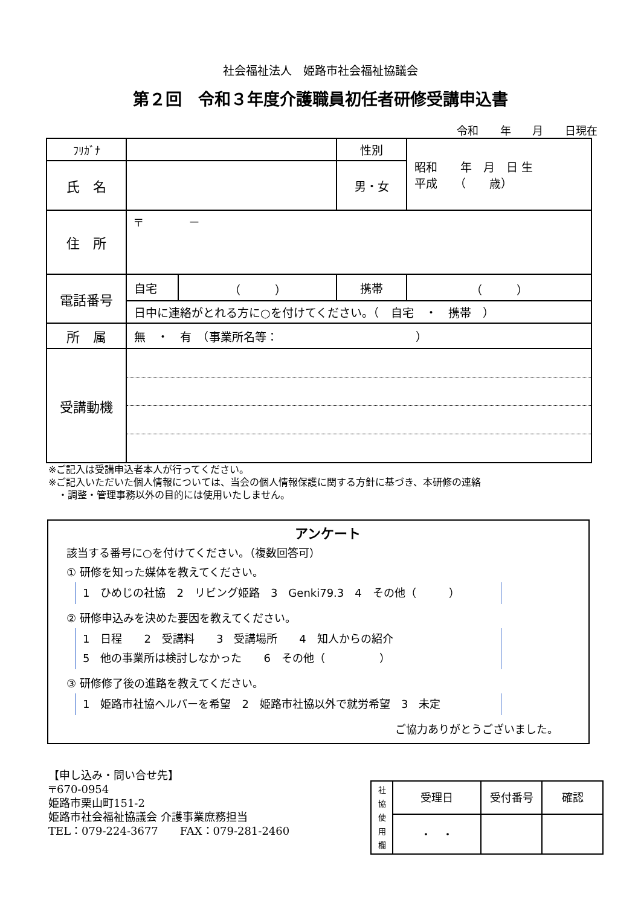社会福祉法人　姫路市社会福祉協議会
第２回　令和３年度介護職員初任者研修受講申込書
令和 年 月 日現在
| ﾌﾘｶﾞﾅ | | | 性別 | 昭和 年 月 日 生 平成 （ 歳） |
| 氏 名 | | | 男・女 | |
| 住 所 | 〒 － | | | |
| 電話番号 | 自宅 | （ ） | 携帯 | （ ） |
| | 日中に連絡がとれる方に○を付けてください。（ 自宅 ・ 携帯 ） | | | |
| 所 属 | 無 ・ 有 （事業所名等： ） | | | |
| 受講動機 | | | | |
※ご記入は受講申込者本人が行ってください。
※ご記入いただいた個人情報については、当会の個人情報保護に関する方針に基づき、本研修の連絡
　・調整・管理事務以外の目的には使用いたしません。
アンケート
該当する番号に○を付けてください。（複数回答可）
① 研修を知った媒体を教えてください。
1　ひめじの社協　2　リビング姫路　3　Genki79.3　4　その他（　　　）
② 研修申込みを決めた要因を教えてください。
1　日程　　2　受講料　　3　受講場所　　4　知人からの紹介
5　他の事業所は検討しなかった　　6　その他（　　　　　）
③ 研修修了後の進路を教えてください。
1　姫路市社協ヘルパーを希望　2　姫路市社協以外で就労希望　3　未定
ご協力ありがとうございました。
【申し込み・問い合せ先】
〒670-0954
姫路市栗山町151-2
姫路市社会福祉協議会 介護事業庶務担当
TEL：079-224-3677　　FAX：079-281-2460
| 社 協 使 用 欄 | 受理日 | 受付番号 | 確認 |
| | ・ ・ | | |